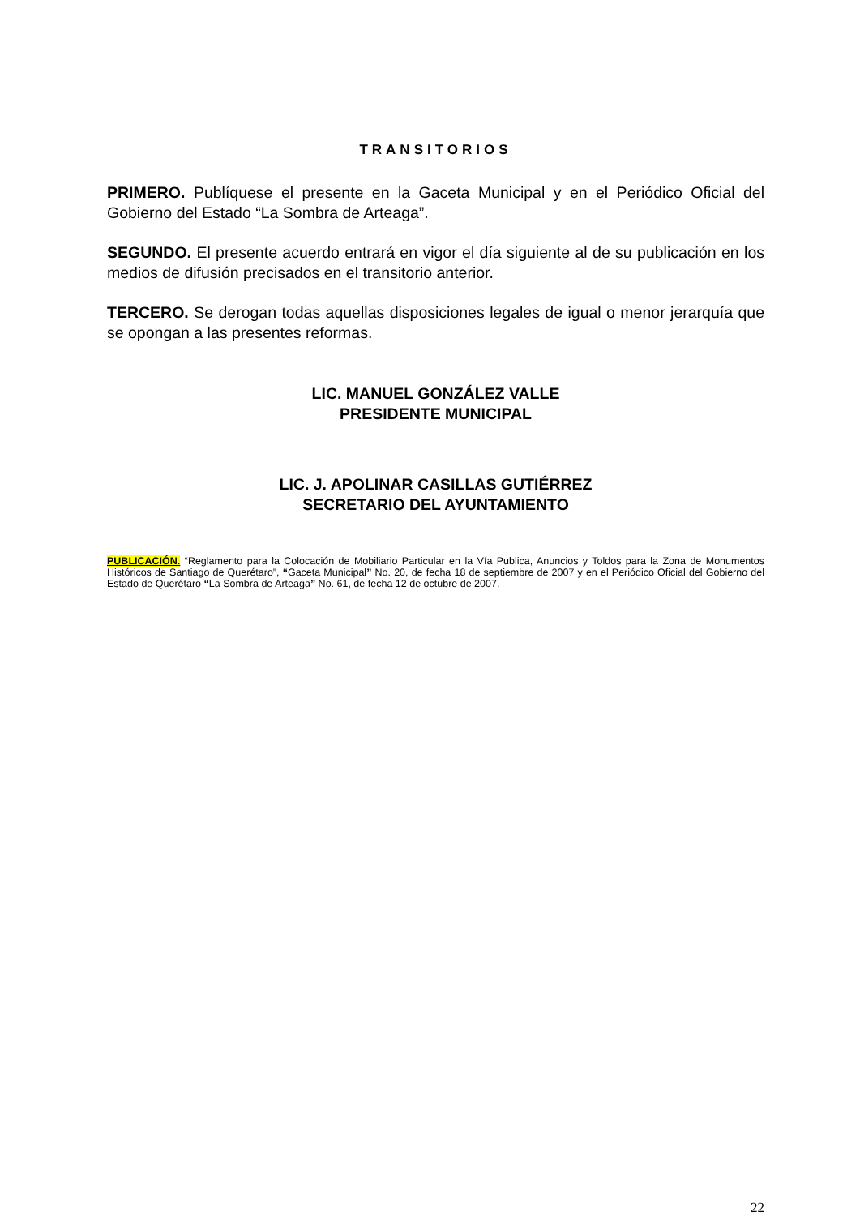TRANSITORIOS
PRIMERO. Publíquese el presente en la Gaceta Municipal y en el Periódico Oficial del Gobierno del Estado “La Sombra de Arteaga”.
SEGUNDO. El presente acuerdo entrará en vigor el día siguiente al de su publicación en los medios de difusión precisados en el transitorio anterior.
TERCERO. Se derogan todas aquellas disposiciones legales de igual o menor jerarquía que se opongan a las presentes reformas.
LIC. MANUEL GONZÁLEZ VALLE
PRESIDENTE MUNICIPAL
LIC. J. APOLINAR CASILLAS GUTIÉRREZ
SECRETARIO DEL AYUNTAMIENTO
PUBLICACIÓN. “Reglamento para la Colocación de Mobiliario Particular en la Vía Publica, Anuncios y Toldos para la Zona de Monumentos Históricos de Santiago de Querétaro”, “Gaceta Municipal” No. 20, de fecha 18 de septiembre de 2007 y en el Periódico Oficial del Gobierno del Estado de Querétaro “La Sombra de Arteaga” No. 61, de fecha 12 de octubre de 2007.
22